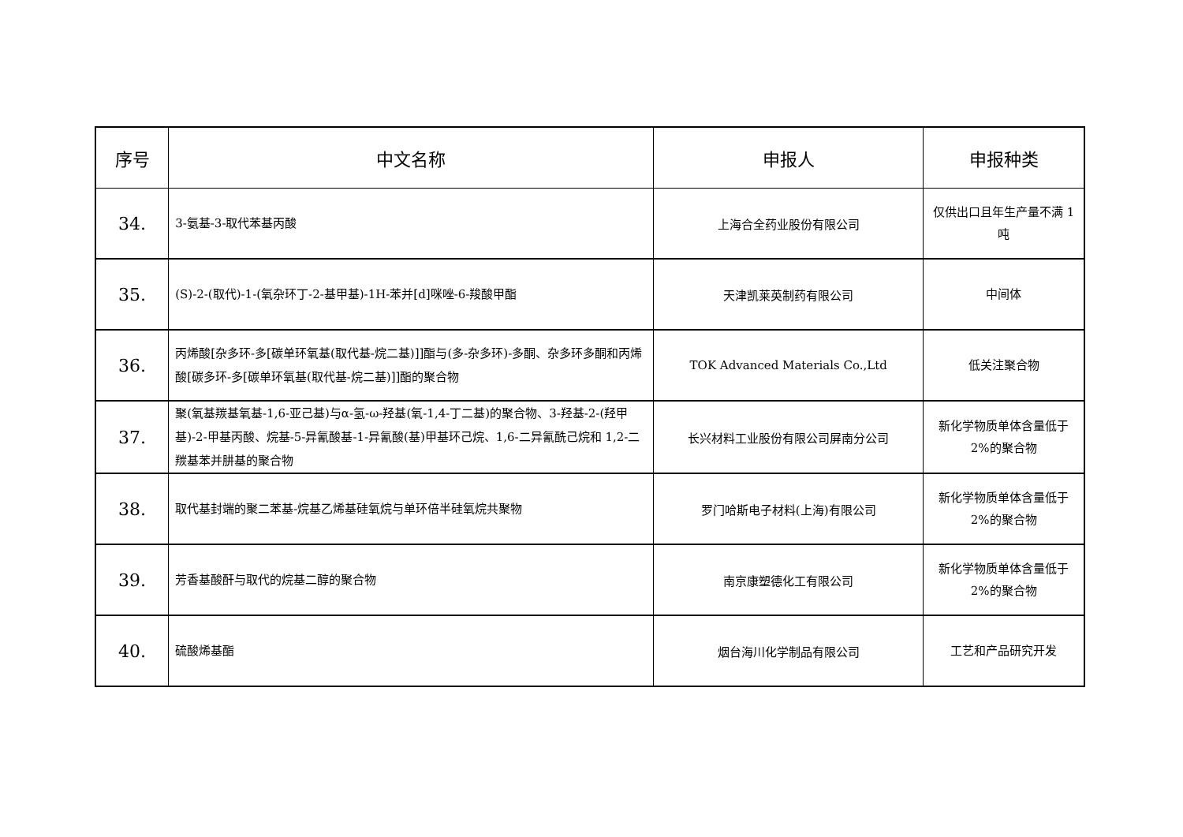| 序号 | 中文名称 | 申报人 | 申报种类 |
| --- | --- | --- | --- |
| 34. | 3-氨基-3-取代苯基丙酸 | 上海合全药业股份有限公司 | 仅供出口且年生产量不满 1 吨 |
| 35. | (S)-2-(取代)-1-(氧杂环丁-2-基甲基)-1H-苯并[d]咪唑-6-羧酸甲酯 | 天津凯莱英制药有限公司 | 中间体 |
| 36. | 丙烯酸[杂多环-多[碳单环氧基(取代基-烷二基)]]酯与(多-杂多环)-多酮、杂多环多酮和丙烯酸[碳多环-多[碳单环氧基(取代基-烷二基)]]酯的聚合物 | TOK Advanced Materials Co.,Ltd | 低关注聚合物 |
| 37. | 聚(氧基羰基氧基-1,6-亚己基)与α-氢-ω-羟基(氧-1,4-丁二基)的聚合物、3-羟基-2-(羟甲基)-2-甲基丙酸、烷基-5-异氰酸基-1-异氰酸(基)甲基环己烷、1,6-二异氰酰己烷和 1,2-二羰基苯并肼基的聚合物 | 长兴材料工业股份有限公司屏南分公司 | 新化学物质单体含量低于 2%的聚合物 |
| 38. | 取代基封端的聚二苯基-烷基乙烯基硅氧烷与单环倍半硅氧烷共聚物 | 罗门哈斯电子材料(上海)有限公司 | 新化学物质单体含量低于 2%的聚合物 |
| 39. | 芳香基酸酐与取代的烷基二醇的聚合物 | 南京康塑德化工有限公司 | 新化学物质单体含量低于 2%的聚合物 |
| 40. | 硫酸烯基酯 | 烟台海川化学制品有限公司 | 工艺和产品研究开发 |